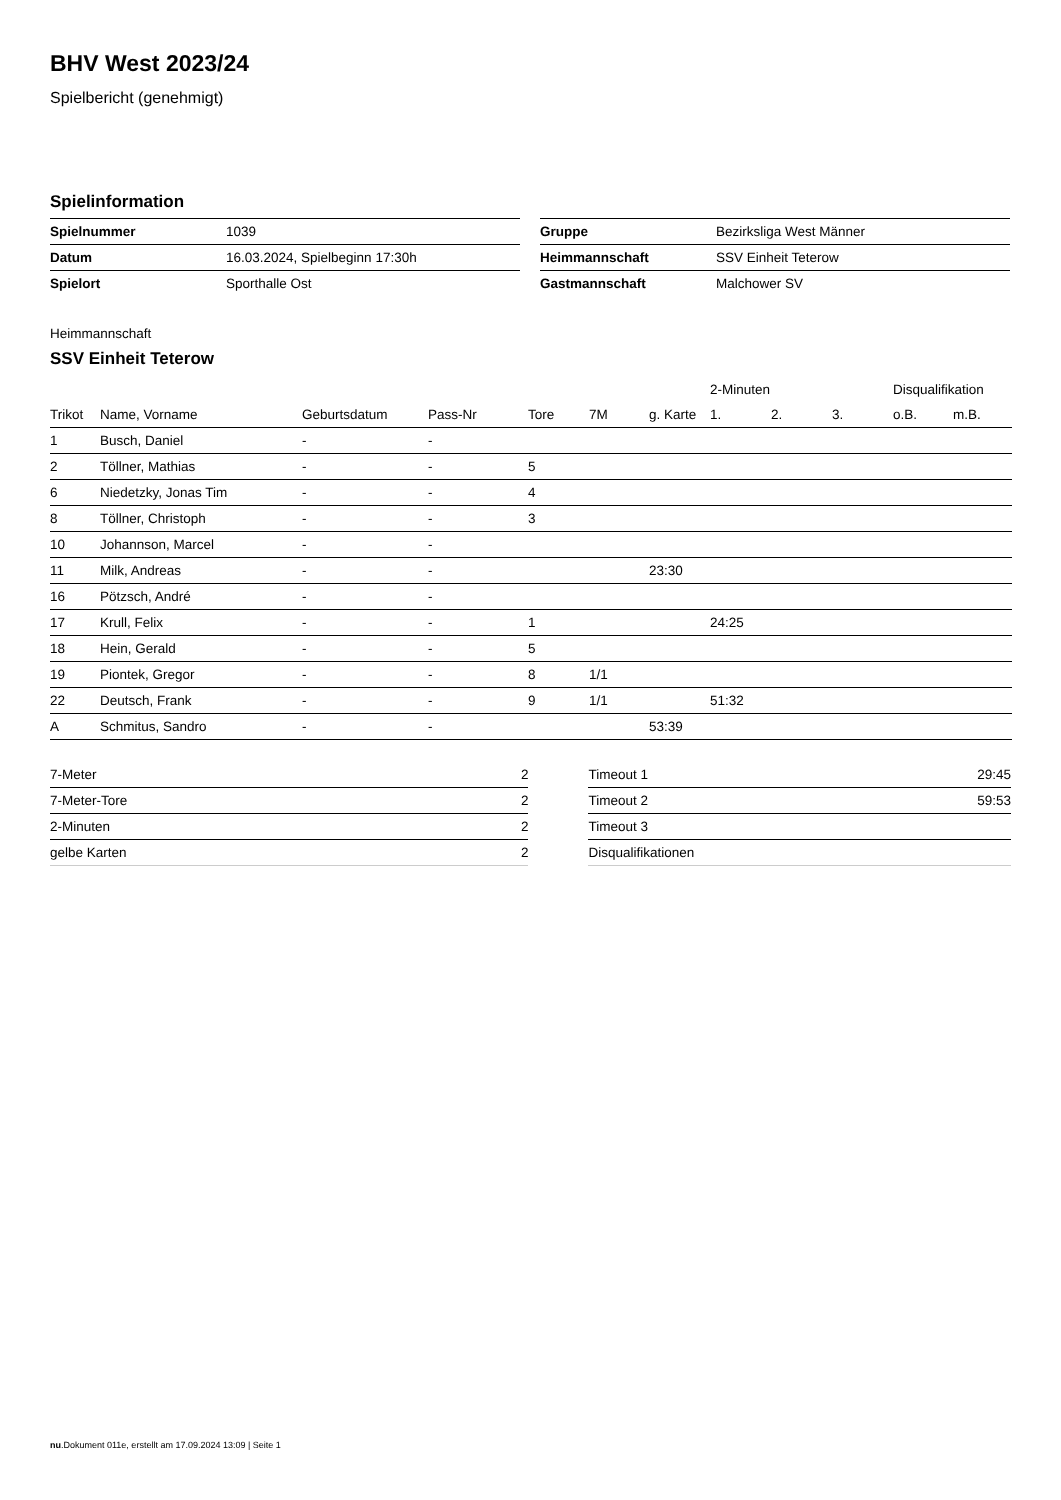BHV West 2023/24
Spielbericht (genehmigt)
Spielinformation
| Spielnummer | 1039 |
| Datum | 16.03.2024, Spielbeginn 17:30h |
| Spielort | Sporthalle Ost |
| Gruppe | Bezirksliga West Männer |
| Heimmannschaft | SSV Einheit Teterow |
| Gastmannschaft | Malchower SV |
Heimmannschaft
SSV Einheit Teterow
| | | | | | | | 2-Minuten | | | Disqualifikation | |
| --- | --- | --- | --- | --- | --- | --- | --- | --- | --- | --- | --- |
| Trikot | Name, Vorname | Geburtsdatum | Pass-Nr | Tore | 7M | g. Karte | 1. | 2. | 3. | o.B. | m.B. |
| 1 | Busch, Daniel | - | - | | | | | | | | |
| 2 | Töllner, Mathias | - | - | 5 | | | | | | | |
| 6 | Niedetzky, Jonas Tim | - | - | 4 | | | | | | | |
| 8 | Töllner, Christoph | - | - | 3 | | | | | | | |
| 10 | Johannson, Marcel | - | - | | | | | | | | |
| 11 | Milk, Andreas | - | - | | | 23:30 | | | | | |
| 16 | Pötzsch, André | - | - | | | | | | | | |
| 17 | Krull, Felix | - | - | 1 | | | 24:25 | | | | |
| 18 | Hein, Gerald | - | - | 5 | | | | | | | |
| 19 | Piontek, Gregor | - | - | 8 | 1/1 | | | | | | |
| 22 | Deutsch, Frank | - | - | 9 | 1/1 | | 51:32 | | | | |
| A | Schmitus, Sandro | - | - | | | 53:39 | | | | | |
| 7-Meter | 2 |
| 7-Meter-Tore | 2 |
| 2-Minuten | 2 |
| gelbe Karten | 2 |
| Timeout 1 | 29:45 |
| Timeout 2 | 59:53 |
| Timeout 3 | |
| Disqualifikationen | |
nu.Dokument 011e, erstellt am 17.09.2024 13:09 | Seite 1